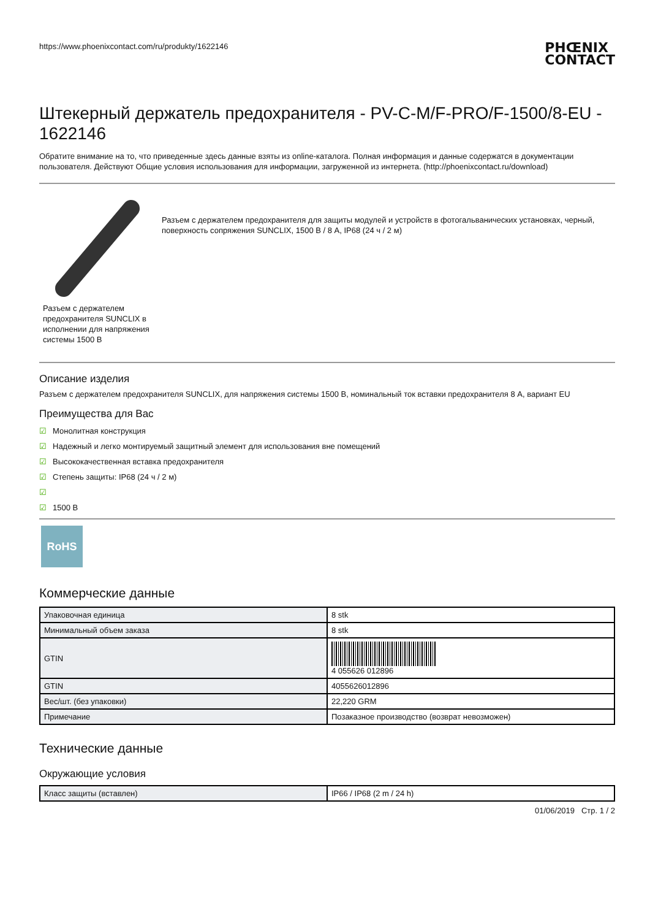https://www.phoenixcontact.com/ru/produkty/1622146
PHŒNIX
CONTACT
Штекерный держатель предохранителя - PV-C-M/F-PRO/F-1500/8-EU - 1622146
Обратите внимание на то, что приведенные здесь данные взяты из online-каталога. Полная информация и данные содержатся в документации пользователя. Действуют Общие условия использования для информации, загруженной из интернета. (http://phoenixcontact.ru/download)
Разъем с держателем предохранителя SUNCLIX в исполнении для напряжения системы 1500 В
Разъем с держателем предохранителя для защиты модулей и устройств в фотогальванических установках, черный, поверхность сопряжения SUNCLIX, 1500 В / 8 А, IP68 (24 ч / 2 м)
Описание изделия
Разъем с держателем предохранителя SUNCLIX, для напряжения системы 1500 В, номинальный ток вставки предохранителя 8 А, вариант EU
Преимущества для Вас
☑ Монолитная конструкция
☑ Надежный и легко монтируемый защитный элемент для использования вне помещений
☑ Высококачественная вставка предохранителя
☑ Степень защиты: IP68 (24 ч / 2 м)
☑
☑ 1500 В
RoHS
Коммерческие данные
| Упаковочная единица | 8 stk |
| Минимальный объем заказа | 8 stk |
| GTIN | 4 055626 012896 |
| GTIN | 4055626012896 |
| Вес/шт. (без упаковки) | 22,220 GRM |
| Примечание | Позаказное производство (возврат невозможен) |
Технические данные
Окружающие условия
| Класс защиты (вставлен) | IP66 / IP68 (2 m / 24 h) |
01/06/2019 Стр. 1 / 2